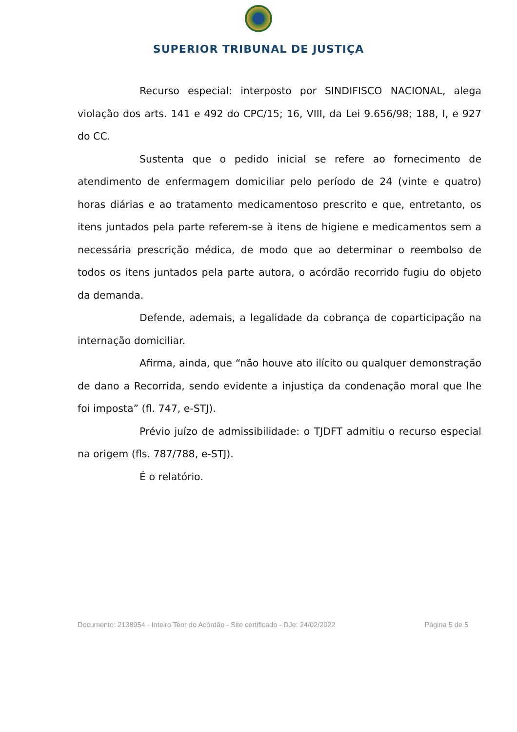SUPERIOR TRIBUNAL DE JUSTIÇA
Recurso especial: interposto por SINDIFISCO NACIONAL, alega violação dos arts. 141 e 492 do CPC/15; 16, VIII, da Lei 9.656/98; 188, I, e 927 do CC.
Sustenta que o pedido inicial se refere ao fornecimento de atendimento de enfermagem domiciliar pelo período de 24 (vinte e quatro) horas diárias e ao tratamento medicamentoso prescrito e que, entretanto, os itens juntados pela parte referem-se à itens de higiene e medicamentos sem a necessária prescrição médica, de modo que ao determinar o reembolso de todos os itens juntados pela parte autora, o acórdão recorrido fugiu do objeto da demanda.
Defende, ademais, a legalidade da cobrança de coparticipação na internação domiciliar.
Afirma, ainda, que “não houve ato ilícito ou qualquer demonstração de dano a Recorrida, sendo evidente a injustiça da condenação moral que lhe foi imposta” (fl. 747, e-STJ).
Prévio juízo de admissibilidade: o TJDFT admitiu o recurso especial na origem (fls. 787/788, e-STJ).
É o relatório.
Documento: 2138954 - Inteiro Teor do Acórdão - Site certificado - DJe: 24/02/2022 Página 5 de 5